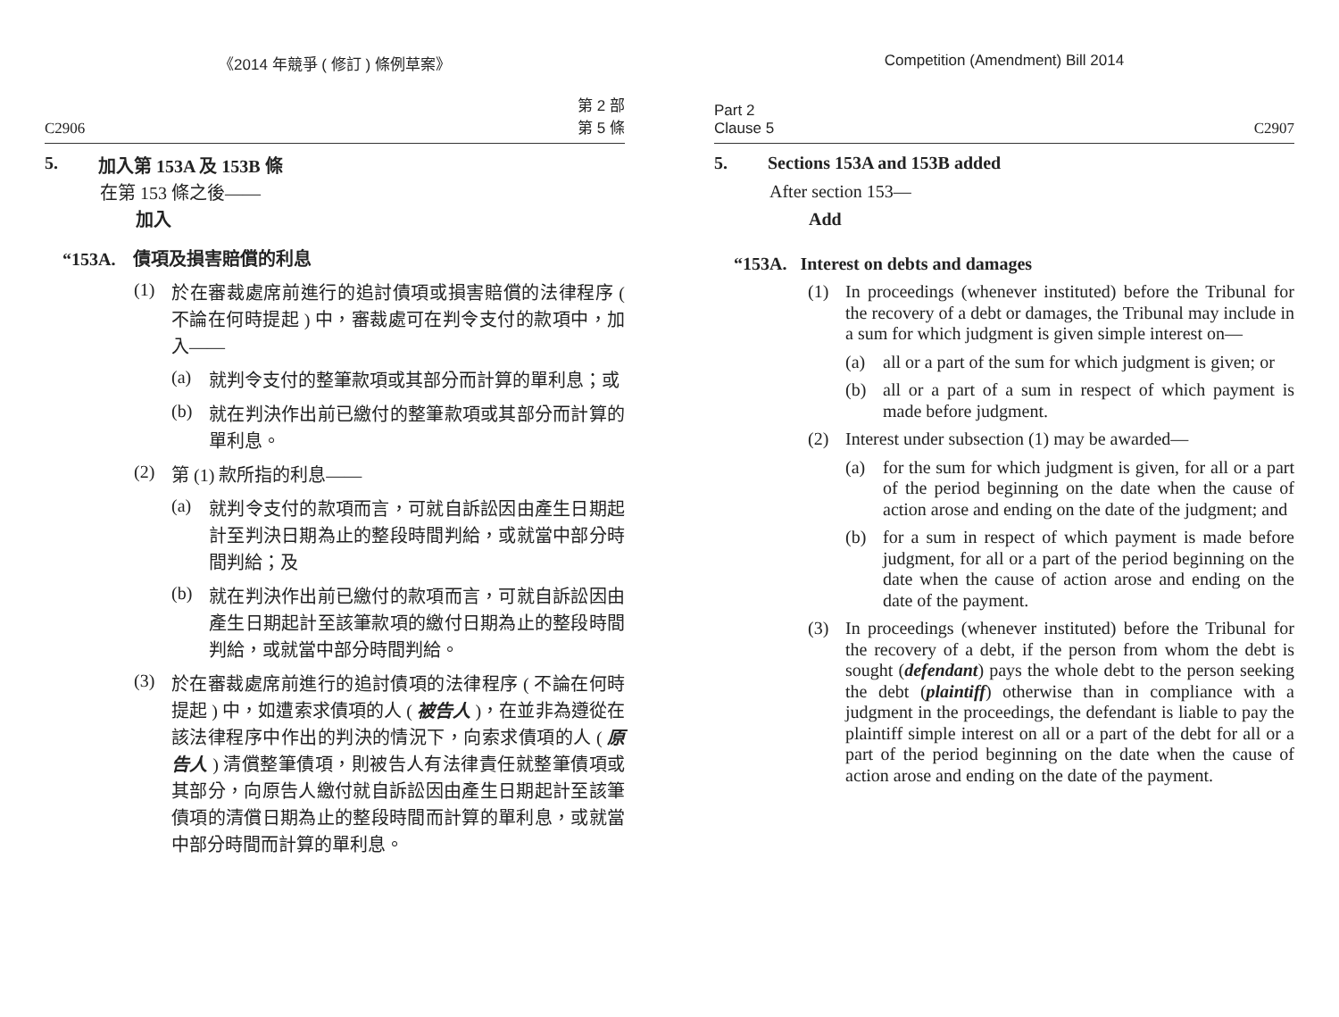《2014 年競爭 ( 修訂 ) 條例草案》
C2906 第 2 部
第 5 條
5.
加入第 153A 及 153B 條
在第 153 條之後——
加入
“153A.　債項及損害賠償的利息
(1)
於在審裁處席前進行的追討債項或損害賠償的法律程序 ( 不論在何時提起 ) 中，審裁處可在判令支付的款項中，加入——
(a)
就判令支付的整筆款項或其部分而計算的單利息；或
(b)
就在判決作出前已繳付的整筆款項或其部分而計算的單利息。
(2)
第 (1) 款所指的利息——
(a)
就判令支付的款項而言，可就自訴訟因由產生日期起計至判決日期為止的整段時間判給，或就當中部分時間判給；及
(b)
就在判決作出前已繳付的款項而言，可就自訴訟因由產生日期起計至該筆款項的繳付日期為止的整段時間判給，或就當中部分時間判給。
(3)
於在審裁處席前進行的追討債項的法律程序 ( 不論在何時提起 ) 中，如遭索求債項的人 ( 被告人 )，在並非為遵從在該法律程序中作出的判決的情況下，向索求債項的人 ( 原告人 ) 清償整筆債項，則被告人有法律責任就整筆債項或其部分，向原告人繳付就自訴訟因由產生日期起計至該筆債項的清償日期為止的整段時間而計算的單利息，或就當中部分時間而計算的單利息。
Competition (Amendment) Bill 2014
Part 2
Clause 5 C2907
5.
Sections 153A and 153B added
After section 153—
Add
“153A. Interest on debts and damages
(1)
In proceedings (whenever instituted) before the Tribunal for the recovery of a debt or damages, the Tribunal may include in a sum for which judgment is given simple interest on—
(a)
all or a part of the sum for which judgment is given; or
(b)
all or a part of a sum in respect of which payment is made before judgment.
(2)
Interest under subsection (1) may be awarded—
(a)
for the sum for which judgment is given, for all or a part of the period beginning on the date when the cause of action arose and ending on the date of the judgment; and
(b)
for a sum in respect of which payment is made before judgment, for all or a part of the period beginning on the date when the cause of action arose and ending on the date of the payment.
(3)
In proceedings (whenever instituted) before the Tribunal for the recovery of a debt, if the person from whom the debt is sought (defendant) pays the whole debt to the person seeking the debt (plaintiff) otherwise than in compliance with a judgment in the proceedings, the defendant is liable to pay the plaintiff simple interest on all or a part of the debt for all or a part of the period beginning on the date when the cause of action arose and ending on the date of the payment.